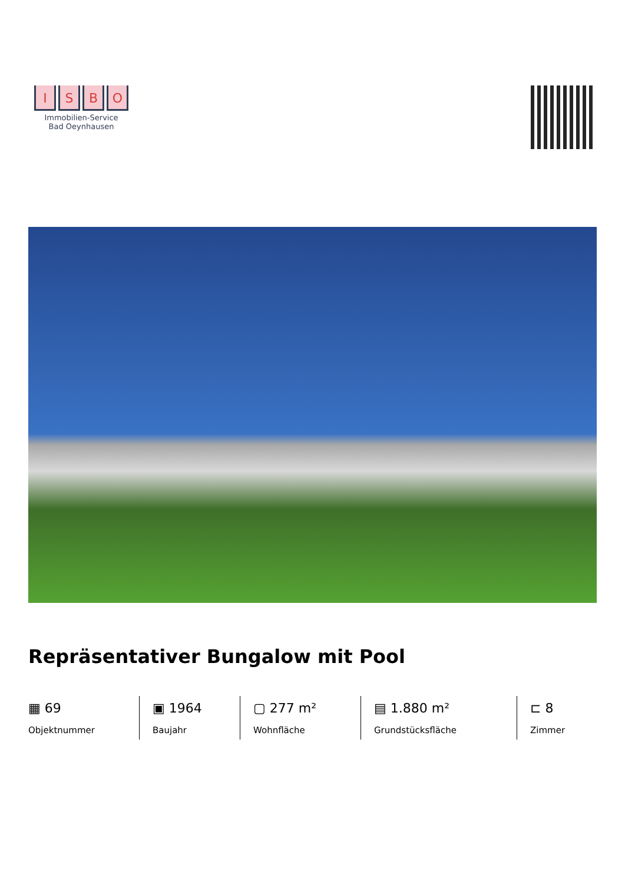I S B O
Immobilien-Service
Bad Oeynhausen
Repräsentativer Bungalow mit Pool
▦ 69
Objektnummer
▣ 1964
Baujahr
▢ 277 m²
Wohnfläche
▤ 1.880 m²
Grundstücksfläche
⊏ 8
Zimmer